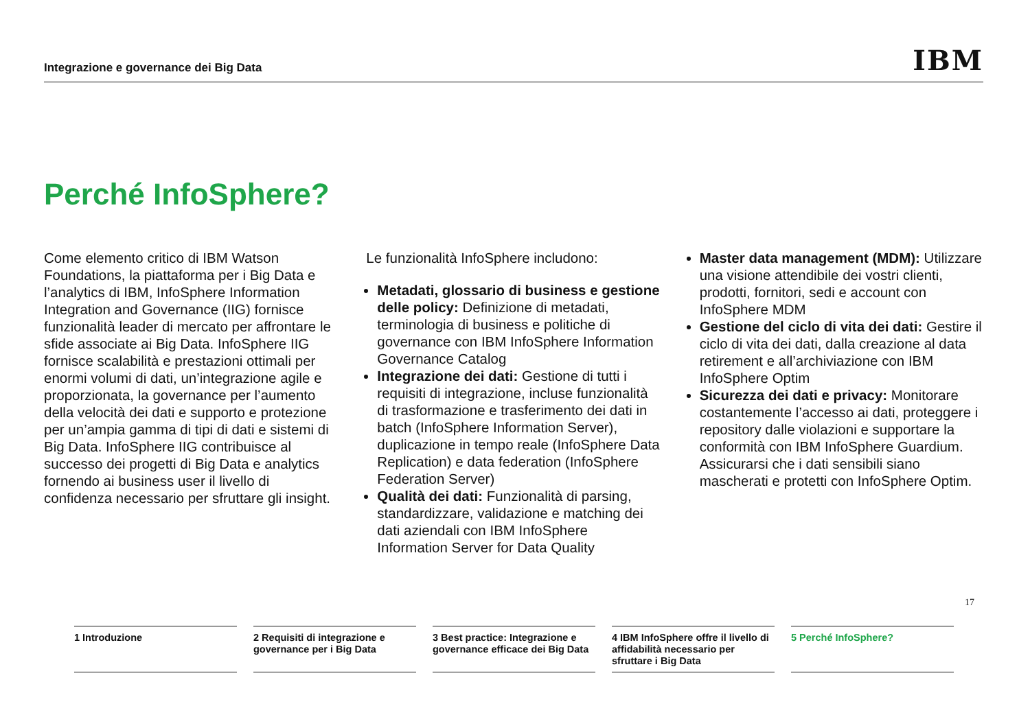Integrazione e governance dei Big Data IBM
Perché InfoSphere?
Come elemento critico di IBM Watson Foundations, la piattaforma per i Big Data e l’analytics di IBM, InfoSphere Information Integration and Governance (IIG) fornisce funzionalità leader di mercato per affrontare le sfide associate ai Big Data. InfoSphere IIG fornisce scalabilità e prestazioni ottimali per enormi volumi di dati, un’integrazione agile e proporzionata, la governance per l’aumento della velocità dei dati e supporto e protezione per un’ampia gamma di tipi di dati e sistemi di Big Data. InfoSphere IIG contribuisce al successo dei progetti di Big Data e analytics fornendo ai business user il livello di confidenza necessario per sfruttare gli insight.
Le funzionalità InfoSphere includono:
Metadati, glossario di business e gestione delle policy: Definizione di metadati, terminologia di business e politiche di governance con IBM InfoSphere Information Governance Catalog
Integrazione dei dati: Gestione di tutti i requisiti di integrazione, incluse funzionalità di trasformazione e trasferimento dei dati in batch (InfoSphere Information Server), duplicazione in tempo reale (InfoSphere Data Replication) e data federation (InfoSphere Federation Server)
Qualità dei dati: Funzionalità di parsing, standardizzare, validazione e matching dei dati aziendali con IBM InfoSphere Information Server for Data Quality
Master data management (MDM): Utilizzare una visione attendibile dei vostri clienti, prodotti, fornitori, sedi e account con InfoSphere MDM
Gestione del ciclo di vita dei dati: Gestire il ciclo di vita dei dati, dalla creazione al data retirement e all’archiviazione con IBM InfoSphere Optim
Sicurezza dei dati e privacy: Monitorare costantemente l’accesso ai dati, proteggere i repository dalle violazioni e supportare la conformità con IBM InfoSphere Guardium. Assicurarsi che i dati sensibili siano mascherati e protetti con InfoSphere Optim.
17
1 Introduzione 2 Requisiti di integrazione e governance per i Big Data
3 Best practice: Integrazione e governance efficace dei Big Data
4 IBM InfoSphere offre il livello di affidabilità necessario per sfruttare i Big Data
5 Perché InfoSphere?